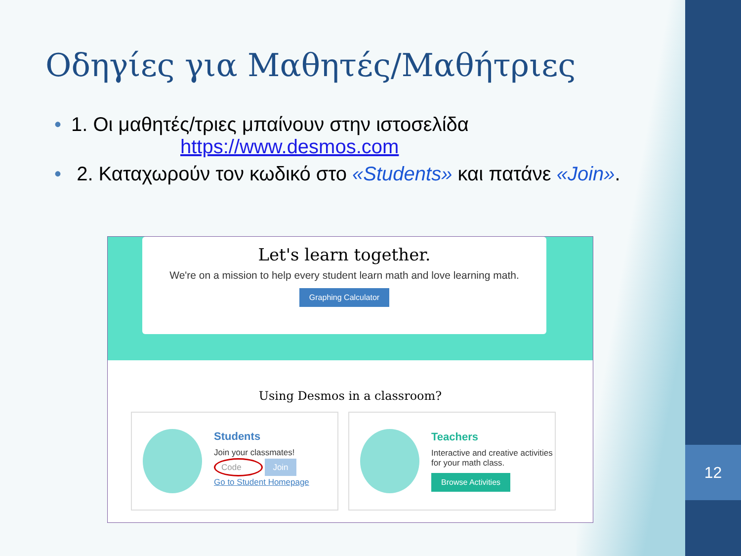12
Οδηγίες για Μαθητές/Μαθήτριες
• 1. Οι μαθητές/τριες μπαίνουν στην ιστοσελίδα
https://www.desmos.com
• 2. Καταχωρούν τον κωδικό στο «Students» και πατάνε «Join».
Let's learn together.
We're on a mission to help every student learn math and love learning math.
Graphing Calculator
Using Desmos in a classroom?
Students
Join your classmates!
Code Join
Go to Student Homepage
Teachers
Interactive and creative activities for your math class.
Browse Activities